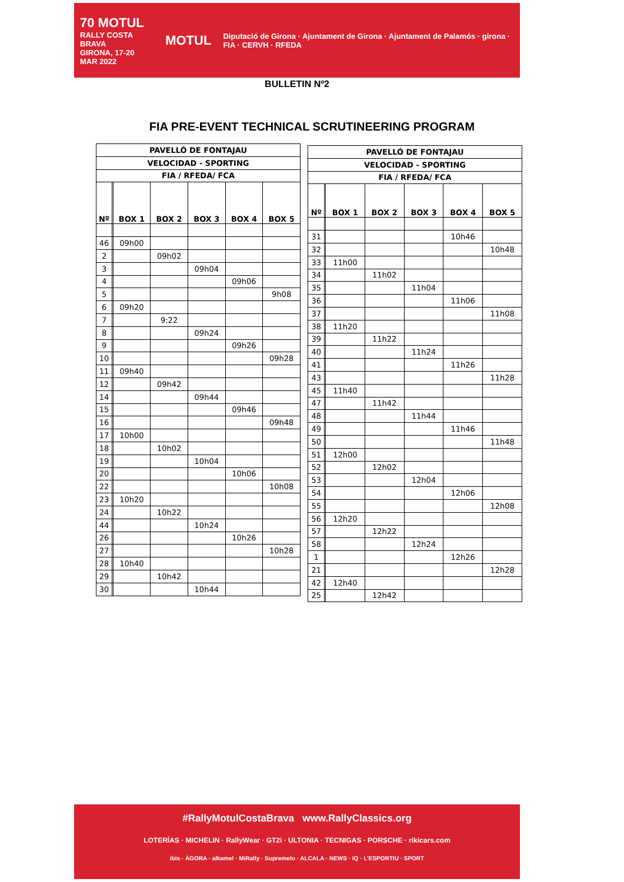70 MOTUL
RALLY COSTA BRAVA
GIRONA, 17-20 MAR 2022
MOTUL
Diputació de Girona · Ajuntament de Girona · Ajuntament de Palamós · girona · FIA · CERVH · RFEDA
BULLETIN Nº2
FIA PRE-EVENT TECHNICAL SCRUTINEERING PROGRAM
| PAVELLÓ DE FONTAJAU | | | | | | |
| --- | --- | --- | --- | --- | --- | --- |
| VELOCIDAD - SPORTING | | | | | | |
| FIA / RFEDA/ FCA | | | | | | |
| Nº | | BOX 1 | BOX 2 | BOX 3 | BOX 4 | BOX 5 |
| 46 | | 09h00 | | | | |
| 2 | | | 09h02 | | | |
| 3 | | | | 09h04 | | |
| 4 | | | | | 09h06 | |
| 5 | | | | | | 9h08 |
| 6 | | 09h20 | | | | |
| 7 | | | 9:22 | | | |
| 8 | | | | 09h24 | | |
| 9 | | | | | 09h26 | |
| 10 | | | | | | 09h28 |
| 11 | | 09h40 | | | | |
| 12 | | | 09h42 | | | |
| 14 | | | | 09h44 | | |
| 15 | | | | | 09h46 | |
| 16 | | | | | | 09h48 |
| 17 | | 10h00 | | | | |
| 18 | | | 10h02 | | | |
| 19 | | | | 10h04 | | |
| 20 | | | | | 10h06 | |
| 22 | | | | | | 10h08 |
| 23 | | 10h20 | | | | |
| 24 | | | 10h22 | | | |
| 44 | | | | 10h24 | | |
| 26 | | | | | 10h26 | |
| 27 | | | | | | 10h28 |
| 28 | | 10h40 | | | | |
| 29 | | | 10h42 | | | |
| 30 | | | | 10h44 | | |
| PAVELLÓ DE FONTAJAU | | | | | | |
| --- | --- | --- | --- | --- | --- | --- |
| VELOCIDAD - SPORTING | | | | | | |
| FIA / RFEDA/ FCA | | | | | | |
| Nº | | BOX 1 | BOX 2 | BOX 3 | BOX 4 | BOX 5 |
| 31 | | | | | 10h46 | |
| 32 | | | | | | 10h48 |
| 33 | | 11h00 | | | | |
| 34 | | | 11h02 | | | |
| 35 | | | | 11h04 | | |
| 36 | | | | | 11h06 | |
| 37 | | | | | | 11h08 |
| 38 | | 11h20 | | | | |
| 39 | | | 11h22 | | | |
| 40 | | | | 11h24 | | |
| 41 | | | | | 11h26 | |
| 43 | | | | | | 11h28 |
| 45 | | 11h40 | | | | |
| 47 | | | 11h42 | | | |
| 48 | | | | 11h44 | | |
| 49 | | | | | 11h46 | |
| 50 | | | | | | 11h48 |
| 51 | | 12h00 | | | | |
| 52 | | | 12h02 | | | |
| 53 | | | | 12h04 | | |
| 54 | | | | | 12h06 | |
| 55 | | | | | | 12h08 |
| 56 | | 12h20 | | | | |
| 57 | | | 12h22 | | | |
| 58 | | | | 12h24 | | |
| 1 | | | | | 12h26 | |
| 21 | | | | | | 12h28 |
| 42 | | 12h40 | | | | |
| 25 | | | 12h42 | | | |
#RallyMotulCostaBrava www.RallyClassics.org
LOTERÍAS · MICHELIN · RallyWear · GT2i · ULTONIA · TECNIGAS · PORSCHE · rikicars.com
ibis · ÀGORA · alkamel · MiRally · Supremelo · ALCALA · NEWS · iQ · L'ESPORTIU · SPORT